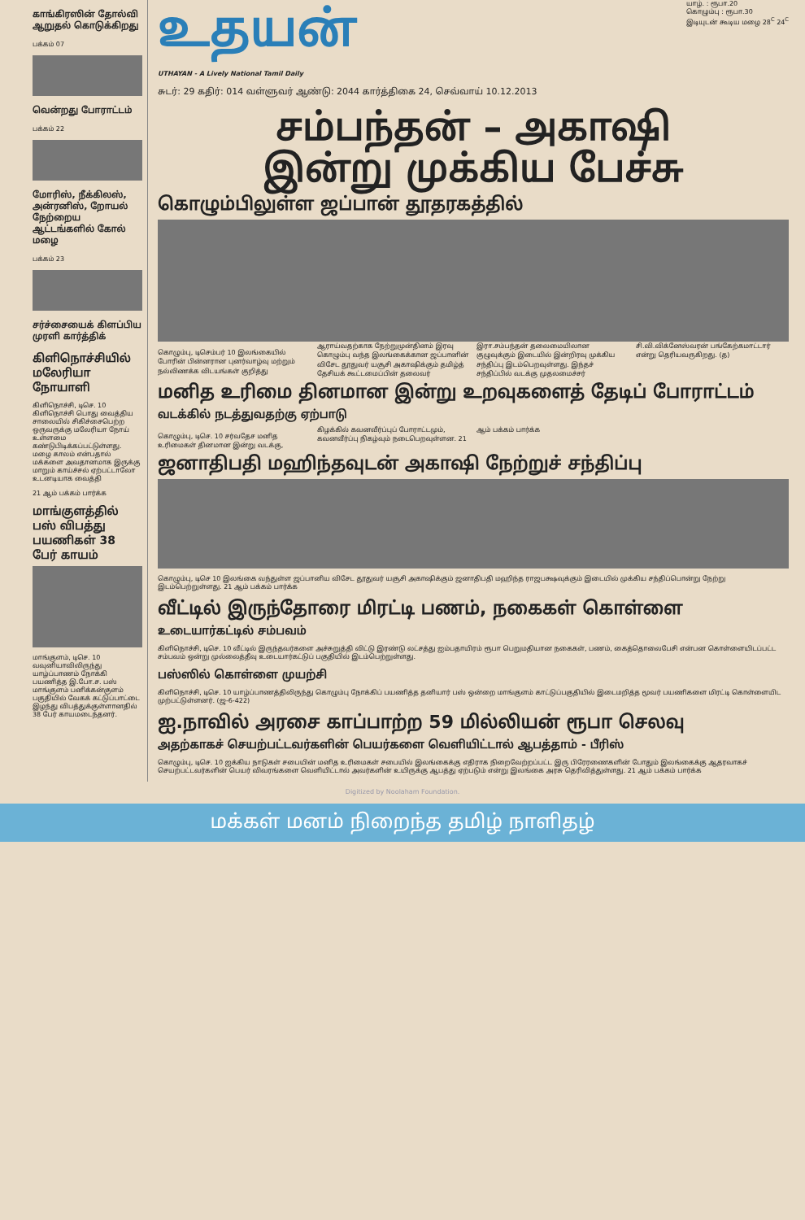காங்கிரஸின் தோல்வி ஆறுதல் கொடுக்கிறது
பக்கம் 07
வென்றது போராட்டம்
பக்கம் 22
மோரிஸ், நீக்கிலஸ், அன்ரனிஸ், றோயல் நேற்றைய ஆட்டங்களில் கோல் மழை
பக்கம் 23
சர்ச்சையைக் கிளப்பிய முரளி கார்த்திக்
கிளிநொச்சியில் மலேரியா நோயாளி
கிளிநொச்சி, டிசெ. 10 கிளிநொச்சி பொது வைத்திய சாலையில் சிகிச்சைபெற்ற ஒருவருக்கு மலேரியா நோய் உள்ளமை கண்டுபிடிக்கப்பட்டுள்ளது. மழை காலம் என்பதால் மக்களை அவதானமாக இருக்கு மாறும் காய்ச்சல் ஏற்பட்டாலோ உடனடியாக வைத்தி
21 ஆம் பக்கம் பார்க்க
மாங்குளத்தில் பஸ் விபத்து பயணிகள் 38 பேர் காயம்
மாங்குளம், டிசெ. 10 வவுனியாவிலிருந்து யாழ்ப்பாணம் நோக்கி பயணித்த இ.போ.ச. பஸ் மாங்குளம் பனிக்கன்குளம் பகுதியில் வேகக் கட்டுப்பாட்டை இழந்து விபத்துக்குள்ளானதில் 38 பேர் காயமடைந்தனர்.
உதயன்
யாழ். : ரூபா.20
கொழும்பு : ரூபா.30
இடியுடன் கூடிய மழை 28<sup>C</sup> 24<sup>C</sup>
UTHAYAN - A Lively National Tamil Daily
சுடர்: 29 கதிர்: 014 வள்ளுவர் ஆண்டு: 2044 கார்த்திகை 24, செவ்வாய் 10.12.2013
சம்பந்தன் – அகாஷி
இன்று முக்கிய பேச்சு
கொழும்பிலுள்ள ஜப்பான் தூதரகத்தில்
கொழும்பு, டிசெம்பர் 10 இலங்கையில் போரின் பின்னரான புனர்வாழ்வு மற்றும் நல்லிணக்க விடயங்கள் குறித்து ஆராய்வதற்காக நேற்றுமுன்தினம் இரவு கொழும்பு வந்த இலங்கைக்கான ஜப்பானின் விசேட தூதுவர் யசூசி அகாஷிக்கும் தமிழ்த் தேசியக் கூட்டமைப்பின் தலைவர் இரா.சம்பந்தன் தலைமையிலான குழுவுக்கும் இடையில் இன்றிரவு முக்கிய சந்திப்பு இடம்பெறவுள்ளது. இந்தச் சந்திப்பில் வடக்கு முதலமைச்சர் சி.வி.விக்னேஸ்வரன் பங்கேற்கமாட்டார் என்று தெரியவருகிறது. (த)
மனித உரிமை தினமான இன்று உறவுகளைத் தேடிப் போராட்டம்
வடக்கில் நடத்துவதற்கு ஏற்பாடு
கொழும்பு, டிசெ. 10 சர்வதேச மனித உரிமைகள் தினமான இன்று வடக்கு, கிழக்கில் கவனவீர்ப்புப் போராட்டமும், கவனவீர்ப்பு நிகழ்வும் நடைபெறவுள்ளன. 21 ஆம் பக்கம் பார்க்க
ஜனாதிபதி மஹிந்தவுடன் அகாஷி நேற்றுச் சந்திப்பு
கொழும்பு, டிசெ 10 இலங்கை வந்துள்ள ஜப்பானிய விசேட தூதுவர் யசூசி அகாஷிக்கும் ஜனாதிபதி மஹிந்த ராஜபக்ஷவுக்கும் இடையில் முக்கிய சந்திப்பொன்று நேற்று இடம்பெற்றுள்ளது. 21 ஆம் பக்கம் பார்க்க
வீட்டில் இருந்தோரை மிரட்டி பணம், நகைகள் கொள்ளை
உடையார்கட்டில் சம்பவம்
கிளிநொச்சி, டிசெ. 10 வீட்டில் இருந்தவர்களை அச்சுறுத்தி விட்டு இரண்டு லட்சத்து ஐம்பதாயிரம் ரூபா பெறுமதியான நகைகள், பணம், கைத்தொலைபேசி என்பன கொள்ளையிடப்பட்ட சம்பவம் ஒன்று முல்லைத்தீவு உடையார்கட்டுப் பகுதியில் இடம்பெற்றுள்ளது.
பஸ்ஸில் கொள்ளை முயற்சி
கிளிநொச்சி, டிசெ. 10 யாழ்ப்பாணத்திலிருந்து கொழும்பு நோக்கிப் பயணித்த தனியார் பஸ் ஒன்றை மாங்குளம் காட்டுப்பகுதியில் இடைமறித்த மூவர் பயணிகளை மிரட்டி கொள்ளையிட முற்பட்டுள்ளனர். (ஜ-6-422)
ஐ.நாவில் அரசை காப்பாற்ற 59 மில்லியன் ரூபா செலவு
அதற்காகச் செயற்பட்டவர்களின் பெயர்களை வெளியிட்டால் ஆபத்தாம் - பீரிஸ்
கொழும்பு, டிசெ. 10 ஐக்கிய நாடுகள் சபையின் மனித உரிமைகள் சபையில் இலங்கைக்கு எதிராக நிறைவேற்றப்பட்ட இரு பிரேரணைகளின் போதும் இலங்கைக்கு ஆதரவாகச் செயற்பட்டவர்களின் பெயர் விவரங்களை வெளியிட்டால் அவர்களின் உயிருக்கு ஆபத்து ஏற்படும் என்று இலங்கை அரசு தெரிவித்துள்ளது. 21 ஆம் பக்கம் பார்க்க
Digitized by Noolaham Foundation.
மக்கள் மனம் நிறைந்த தமிழ் நாளிதழ்